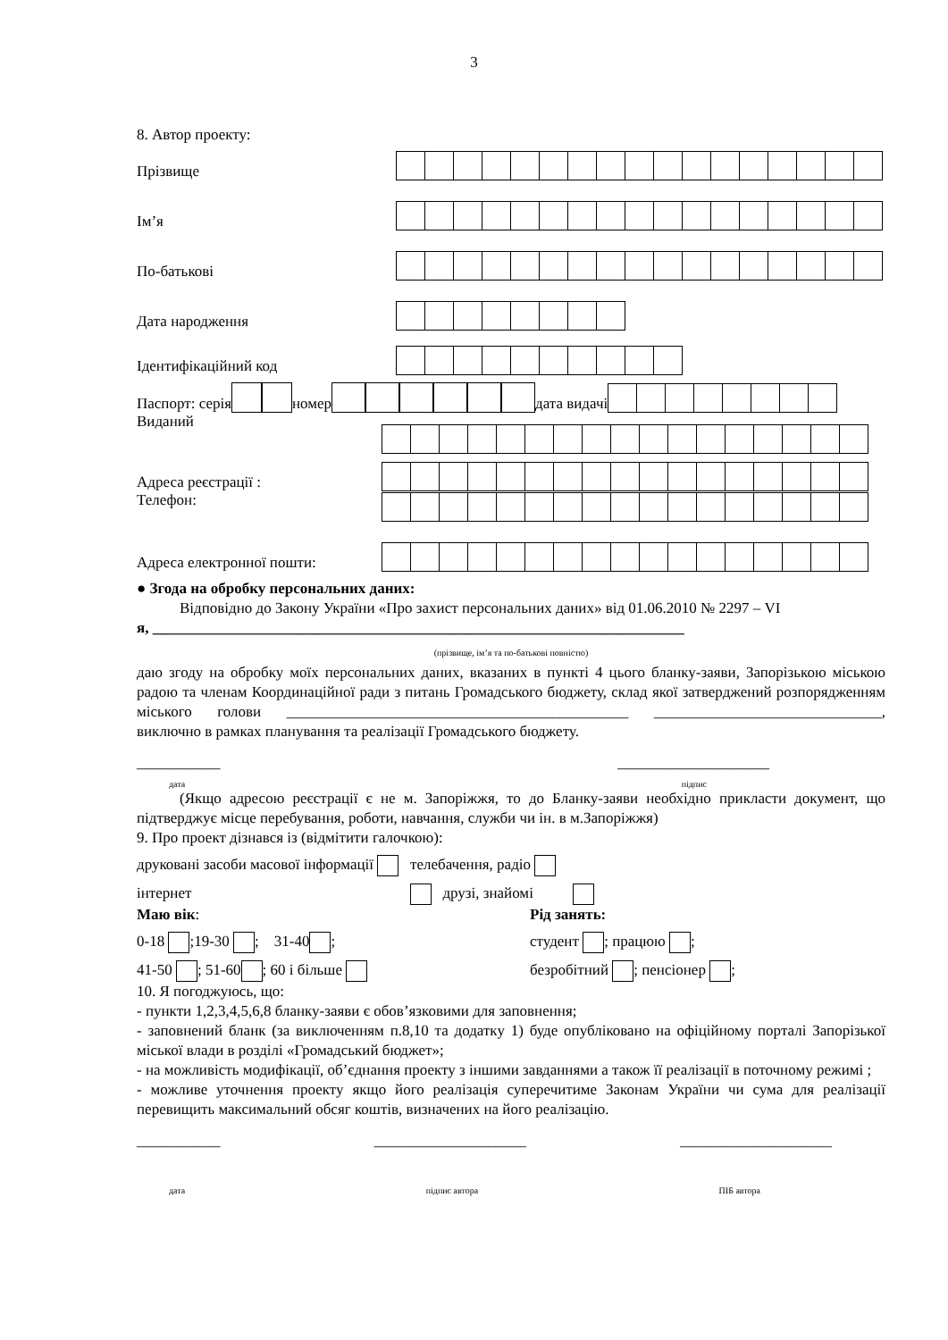3
8. Автор проекту:
Прізвище
Ім’я
По-батькові
Дата народження
Ідентифікаційний код
Паспорт: серія номер дата видачі
Виданий
Адреса реєстрації :
Телефон:
Адреса електронної пошти:
● Згода на обробку персональних даних:
Відповідно до Закону України «Про захист персональних даних» від 01.06.2010 № 2297 – VI
я, ______________________________________________________________________
(прізвище, ім’я та по-батькові повністю)
даю згоду на обробку моїх персональних даних, вказаних в пункті 4 цього бланку-заяви, Запорізькою міською радою та членам Координаційної ради з питань Громадського бюджету, склад якої затверджений розпорядженням міського голови _____________________________________________ ______________________________, виключно в рамках планування та реалізації Громадського бюджету.
___________ ____________________
дата підпис
(Якщо адресою реєстрації є не м. Запоріжжя, то до Бланку-заяви необхідно прикласти документ, що підтверджує місце перебування, роботи, навчання, служби чи ін. в м.Запоріжжя)
9. Про проект дізнався із (відмітити галочкою):
друковані засоби масової інформації телебачення, радіо
інтернет друзі, знайомі
Маю вік:
0-18 ;19-30 ; 31-40 ;
41-50 ; 51-60 ; 60 і більше
Рід занять:
студент ; працюю ;
безробітний ; пенсіонер ;
10. Я погоджуюсь, що:
- пункти 1,2,3,4,5,6,8 бланку-заяви є обов’язковими для заповнення;
- заповнений бланк (за виключенням п.8,10 та додатку 1) буде опубліковано на офіційному порталі Запорізької міської влади в розділі «Громадський бюджет»;
- на можливість модифікації, об’єднання проекту з іншими завданнями а також її реалізації в поточному режимі ;
- можливе уточнення проекту якщо його реалізація суперечитиме Законам України чи сума для реалізації перевищить максимальний обсяг коштів, визначених на його реалізацію.
___________ ____________________ ____________________
дата підпис автора ПІБ автора